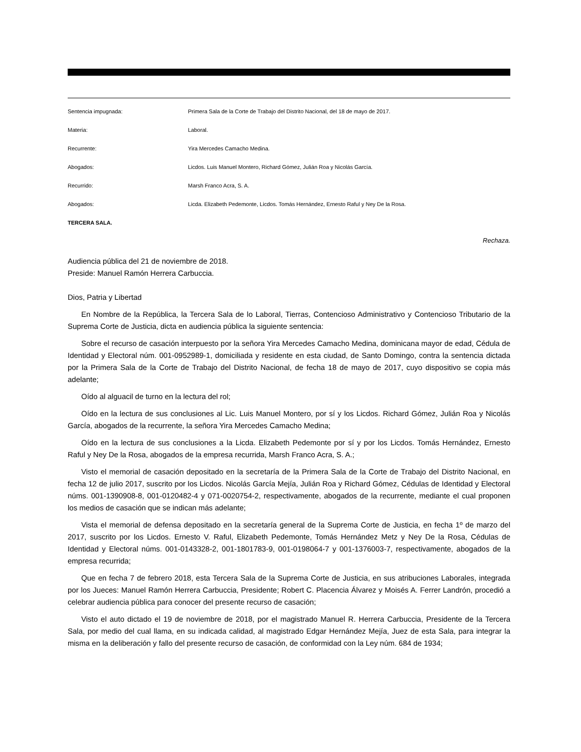Sentencia impugnada: Primera Sala de la Corte de Trabajo del Distrito Nacional, del 18 de mayo de 2017.
Materia: Laboral.
Recurrente: Yira Mercedes Camacho Medina.
Abogados: Licdos. Luis Manuel Montero, Richard Gómez, Julián Roa y Nicolás García.
Recurrido: Marsh Franco Acra, S. A.
Abogados: Licda. Elizabeth Pedemonte, Licdos. Tomás Hernández, Ernesto Raful y Ney De la Rosa.
TERCERA SALA.
Rechaza.
Audiencia pública del 21 de noviembre de 2018.
Preside: Manuel Ramón Herrera Carbuccia.
Dios, Patria y Libertad
En Nombre de la República, la Tercera Sala de lo Laboral, Tierras, Contencioso Administrativo y Contencioso Tributario de la Suprema Corte de Justicia, dicta en audiencia pública la siguiente sentencia:
Sobre el recurso de casación interpuesto por la señora Yira Mercedes Camacho Medina, dominicana mayor de edad, Cédula de Identidad y Electoral núm. 001-0952989-1, domiciliada y residente en esta ciudad, de Santo Domingo, contra la sentencia dictada por la Primera Sala de la Corte de Trabajo del Distrito Nacional, de fecha 18 de mayo de 2017, cuyo dispositivo se copia más adelante;
Oído al alguacil de turno en la lectura del rol;
Oído en la lectura de sus conclusiones al Lic. Luis Manuel Montero, por sí y los Licdos. Richard Gómez, Julián Roa y Nicolás García, abogados de la recurrente, la señora Yira Mercedes Camacho Medina;
Oído en la lectura de sus conclusiones a la Licda. Elizabeth Pedemonte por sí y por los Licdos. Tomás Hernández, Ernesto Raful y Ney De la Rosa, abogados de la empresa recurrida, Marsh Franco Acra, S. A.;
Visto el memorial de casación depositado en la secretaría de la Primera Sala de la Corte de Trabajo del Distrito Nacional, en fecha 12 de julio 2017, suscrito por los Licdos. Nicolás García Mejía, Julián Roa y Richard Gómez, Cédulas de Identidad y Electoral núms. 001-1390908-8, 001-0120482-4 y 071-0020754-2, respectivamente, abogados de la recurrente, mediante el cual proponen los medios de casación que se indican más adelante;
Vista el memorial de defensa depositado en la secretaría general de la Suprema Corte de Justicia, en fecha 1º de marzo del 2017, suscrito por los Licdos. Ernesto V. Raful, Elizabeth Pedemonte, Tomás Hernández Metz y Ney De la Rosa, Cédulas de Identidad y Electoral núms. 001-0143328-2, 001-1801783-9, 001-0198064-7 y 001-1376003-7, respectivamente, abogados de la empresa recurrida;
Que en fecha 7 de febrero 2018, esta Tercera Sala de la Suprema Corte de Justicia, en sus atribuciones Laborales, integrada por los Jueces: Manuel Ramón Herrera Carbuccia, Presidente; Robert C. Placencia Álvarez y Moisés A. Ferrer Landrón, procedió a celebrar audiencia pública para conocer del presente recurso de casación;
Visto el auto dictado el 19 de noviembre de 2018, por el magistrado Manuel R. Herrera Carbuccia, Presidente de la Tercera Sala, por medio del cual llama, en su indicada calidad, al magistrado Edgar Hernández Mejía, Juez de esta Sala, para integrar la misma en la deliberación y fallo del presente recurso de casación, de conformidad con la Ley núm. 684 de 1934;